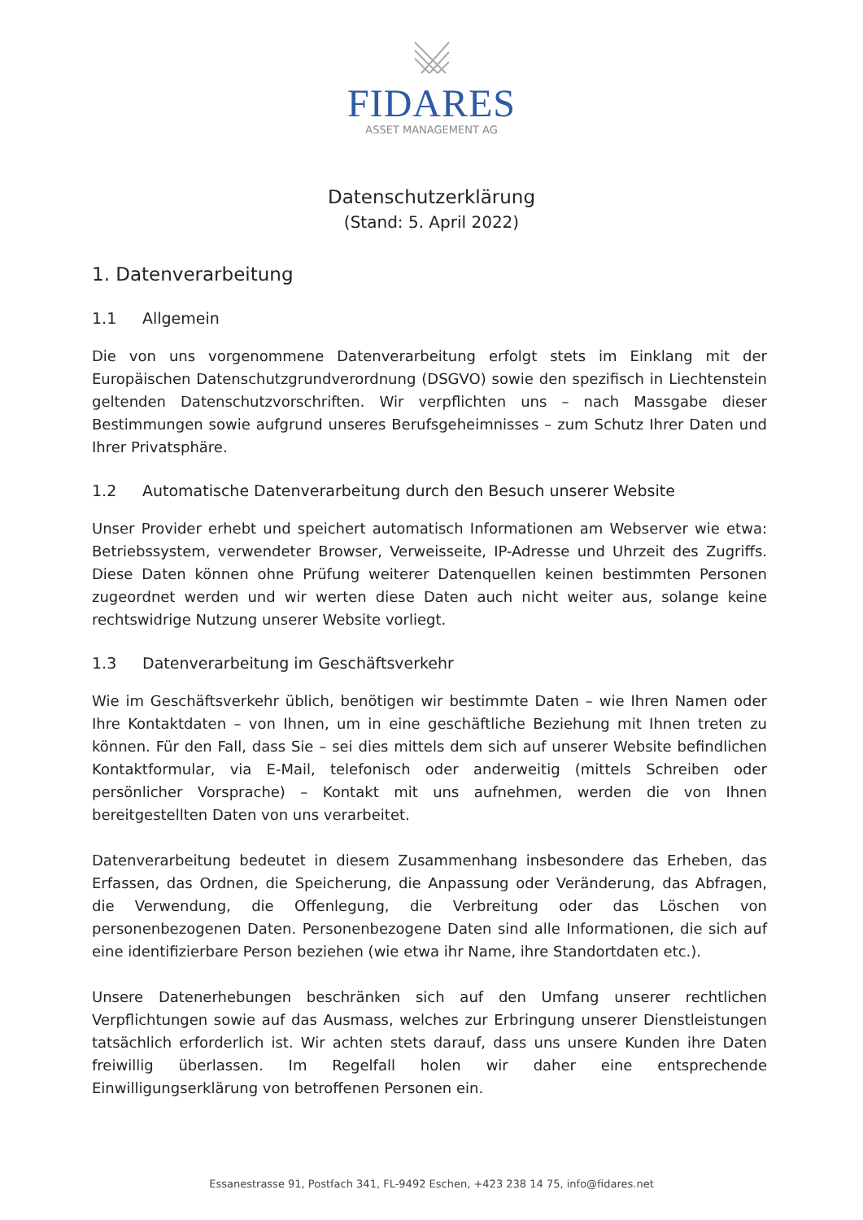FIDARES
ASSET MANAGEMENT AG
Datenschutzerklärung
(Stand: 5. April 2022)
1. Datenverarbeitung
1.1 Allgemein
Die von uns vorgenommene Datenverarbeitung erfolgt stets im Einklang mit der Europäischen Datenschutzgrundverordnung (DSGVO) sowie den spezifisch in Liechtenstein geltenden Datenschutzvorschriften. Wir verpflichten uns – nach Massgabe dieser Bestimmungen sowie aufgrund unseres Berufsgeheimnisses – zum Schutz Ihrer Daten und Ihrer Privatsphäre.
1.2 Automatische Datenverarbeitung durch den Besuch unserer Website
Unser Provider erhebt und speichert automatisch Informationen am Webserver wie etwa: Betriebssystem, verwendeter Browser, Verweisseite, IP-Adresse und Uhrzeit des Zugriffs. Diese Daten können ohne Prüfung weiterer Datenquellen keinen bestimmten Personen zugeordnet werden und wir werten diese Daten auch nicht weiter aus, solange keine rechtswidrige Nutzung unserer Website vorliegt.
1.3 Datenverarbeitung im Geschäftsverkehr
Wie im Geschäftsverkehr üblich, benötigen wir bestimmte Daten – wie Ihren Namen oder Ihre Kontaktdaten – von Ihnen, um in eine geschäftliche Beziehung mit Ihnen treten zu können. Für den Fall, dass Sie – sei dies mittels dem sich auf unserer Website befindlichen Kontaktformular, via E-Mail, telefonisch oder anderweitig (mittels Schreiben oder persönlicher Vorsprache) – Kontakt mit uns aufnehmen, werden die von Ihnen bereitgestellten Daten von uns verarbeitet.
Datenverarbeitung bedeutet in diesem Zusammenhang insbesondere das Erheben, das Erfassen, das Ordnen, die Speicherung, die Anpassung oder Veränderung, das Abfragen, die Verwendung, die Offenlegung, die Verbreitung oder das Löschen von personenbezogenen Daten. Personenbezogene Daten sind alle Informationen, die sich auf eine identifizierbare Person beziehen (wie etwa ihr Name, ihre Standortdaten etc.).
Unsere Datenerhebungen beschränken sich auf den Umfang unserer rechtlichen Verpflichtungen sowie auf das Ausmass, welches zur Erbringung unserer Dienstleistungen tatsächlich erforderlich ist. Wir achten stets darauf, dass uns unsere Kunden ihre Daten freiwillig überlassen. Im Regelfall holen wir daher eine entsprechende Einwilligungserklärung von betroffenen Personen ein.
Essanestrasse 91, Postfach 341, FL-9492 Eschen, +423 238 14 75, info@fidares.net